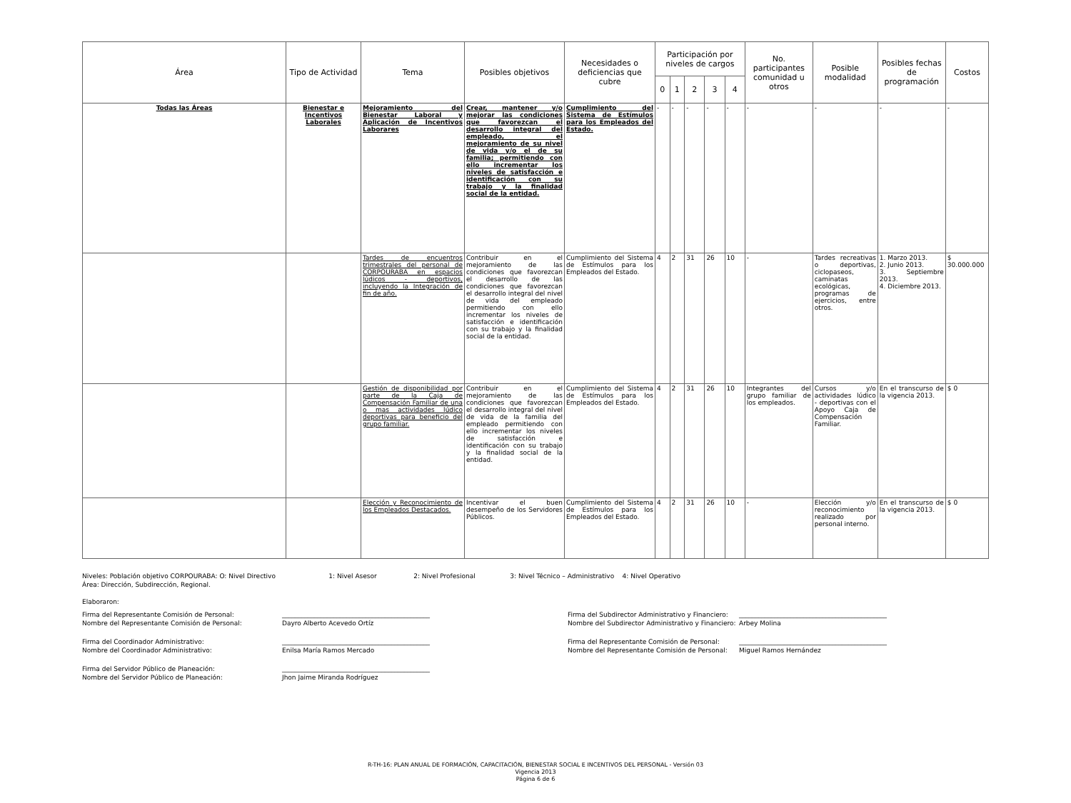| Área | Tipo de Actividad | Tema | Posibles objetivos | Necesidades o deficiencias que cubre | Participación por niveles de cargos | | | | | No. participantes comunidad u otros | Posible modalidad | Posibles fechas de programación | Costos |
| --- | --- | --- | --- | --- | --- | --- | --- | --- | --- | --- | --- | --- | --- |
| | | | | | 0 | 1 | 2 | 3 | 4 | | | | |
| Todas las Áreas | Bienestar e Incentivos Laborales | Mejoramiento del Bienestar Laboral y Aplicación de Incentivos Laborares | Crear, mantener y/o mejorar las condiciones que favorezcan el desarrollo integral del empleado, el mejoramiento de su nivel de vida y/o el de su familia; permitiendo con ello incrementar los niveles de satisfacción e identificación con su trabajo y la finalidad social de la entidad. | Cumplimiento del Sistema de Estímulos para los Empleados del Estado. | - | - | - | - | - | - | - | - | - |
| | | Tardes de encuentros trimestrales del personal de CORPOURABA en espacios lúdicos - deportivos, incluyendo la Integración de fin de año. | Contribuir en el mejoramiento de las condiciones que favorezcan el desarrollo de las condiciones que favorezcan el desarrollo integral del nivel de vida del empleado permitiendo con ello incrementar los niveles de satisfacción e identificación con su trabajo y la finalidad social de la entidad. | Cumplimiento del Sistema de Estímulos para los Empleados del Estado. | 4 | 2 | 31 | 26 | 10 | - | Tardes recreativas o deportivas, ciclopaseos, caminatas ecológicas, programas de ejercicios, entre otros. | 1. Marzo 2013. 2. Junio 2013. 3. Septiembre 2013. 4. Diciembre 2013. | $ 30.000.000 |
| | | Gestión de disponibilidad por parte de la Caja de Compensación Familiar de una o mas actividades lúdico deportivas para beneficio del grupo familiar. | Contribuir en el mejoramiento de las condiciones que favorezcan el desarrollo integral del nivel de vida de la familia del empleado permitiendo con ello incrementar los niveles de satisfacción e identificación con su trabajo y la finalidad social de la entidad. | Cumplimiento del Sistema de Estímulos para los Empleados del Estado. | 4 | 2 | 31 | 26 | 10 | Integrantes del grupo familiar de los empleados. | Cursos y/o actividades lúdico - deportivas con el Apoyo Caja de Compensación Familiar. | En el transcurso de la vigencia 2013. | $ 0 |
| | | Elección y Reconocimiento de los Empleados Destacados. | Incentivar el buen desempeño de los Servidores Públicos. | Cumplimiento del Sistema de Estímulos para los Empleados del Estado. | 4 | 2 | 31 | 26 | 10 | - | Elección y/o reconocimiento realizado por personal interno. | En el transcurso de la vigencia 2013. | $ 0 |
Niveles: Población objetivo CORPOURABA: O: Nivel Directivo 1: Nivel Asesor 2: Nivel Profesional 3: Nivel Técnico – Administrativo 4: Nivel Operativo
Área: Dirección, Subdirección, Regional.
Elaboraron:
Firma del Representante Comisión de Personal:
Nombre del Representante Comisión de Personal:
______________________________________________
Dayro Alberto Acevedo Ortíz
Firma del Subdirector Administrativo y Financiero:
Nombre del Subdirector Administrativo y Financiero:
______________________________________________
Arbey Molina
Firma del Coordinador Administrativo:
Nombre del Coordinador Administrativo:
______________________________________________
Enilsa María Ramos Mercado
Firma del Representante Comisión de Personal:
Nombre del Representante Comisión de Personal:
______________________________________________
Miguel Ramos Hernández
Firma del Servidor Público de Planeación:
Nombre del Servidor Público de Planeación:
______________________________________________
Jhon Jaime Miranda Rodríguez
R-TH-16: PLAN ANUAL DE FORMACIÓN, CAPACITACIÓN, BIENESTAR SOCIAL E INCENTIVOS DEL PERSONAL - Versión 03
Vigencia 2013
Página 6 de 6